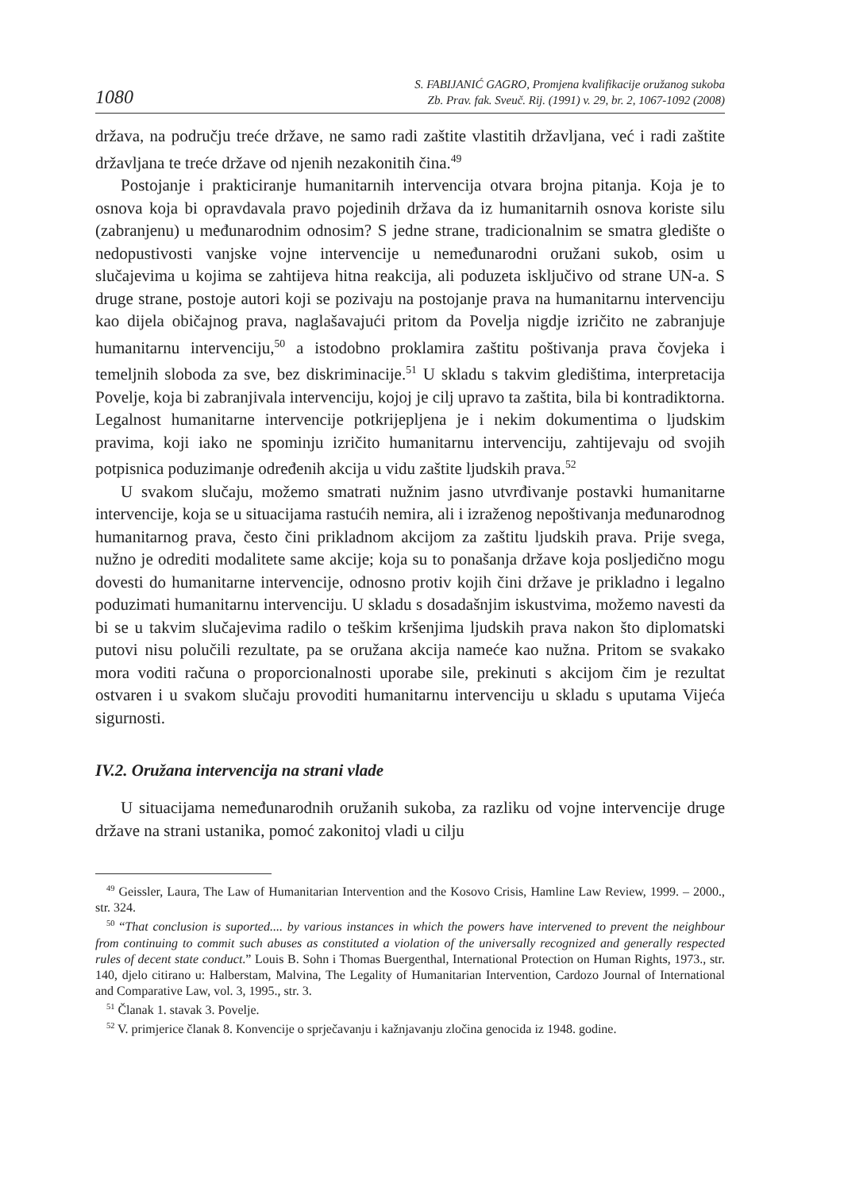1080 S. FABIJANIĆ GAGRO, Promjena kvalifikacije oružanog sukoba
Zb. Prav. fak. Sveuč. Rij. (1991) v. 29, br. 2, 1067-1092 (2008)
država, na području treće države, ne samo radi zaštite vlastitih državljana, već i radi zaštite državljana te treće države od njenih nezakonitih čina.<sup>49</sup>
Postojanje i prakticiranje humanitarnih intervencija otvara brojna pitanja. Koja je to osnova koja bi opravdavala pravo pojedinih država da iz humanitarnih osnova koriste silu (zabranjenu) u međunarodnim odnosim? S jedne strane, tradicionalnim se smatra gledište o nedopustivosti vanjske vojne intervencije u nemeđunarodni oružani sukob, osim u slučajevima u kojima se zahtijeva hitna reakcija, ali poduzeta isključivo od strane UN-a. S druge strane, postoje autori koji se pozivaju na postojanje prava na humanitarnu intervenciju kao dijela običajnog prava, naglašavajući pritom da Povelja nigdje izričito ne zabranjuje humanitarnu intervenciju,<sup>50</sup> a istodobno proklamira zaštitu poštivanja prava čovjeka i temeljnih sloboda za sve, bez diskriminacije.<sup>51</sup> U skladu s takvim gledištima, interpretacija Povelje, koja bi zabranjivala intervenciju, kojoj je cilj upravo ta zaštita, bila bi kontradiktorna. Legalnost humanitarne intervencije potkrijepljena je i nekim dokumentima o ljudskim pravima, koji iako ne spominju izričito humanitarnu intervenciju, zahtijevaju od svojih potpisnica poduzimanje određenih akcija u vidu zaštite ljudskih prava.<sup>52</sup>
U svakom slučaju, možemo smatrati nužnim jasno utvrđivanje postavki humanitarne intervencije, koja se u situacijama rastućih nemira, ali i izraženog nepoštivanja međunarodnog humanitarnog prava, često čini prikladnom akcijom za zaštitu ljudskih prava. Prije svega, nužno je odrediti modalitete same akcije; koja su to ponašanja države koja posljedično mogu dovesti do humanitarne intervencije, odnosno protiv kojih čini države je prikladno i legalno poduzimati humanitarnu intervenciju. U skladu s dosadašnjim iskustvima, možemo navesti da bi se u takvim slučajevima radilo o teškim kršenjima ljudskih prava nakon što diplomatski putovi nisu polučili rezultate, pa se oružana akcija nameće kao nužna. Pritom se svakako mora voditi računa o proporcionalnosti uporabe sile, prekinuti s akcijom čim je rezultat ostvaren i u svakom slučaju provoditi humanitarnu intervenciju u skladu s uputama Vijeća sigurnosti.
IV.2. Oružana intervencija na strani vlade
U situacijama nemeđunarodnih oružanih sukoba, za razliku od vojne intervencije druge države na strani ustanika, pomoć zakonitoj vladi u cilju
<sup>49</sup> Geissler, Laura, The Law of Humanitarian Intervention and the Kosovo Crisis, Hamline Law Review, 1999. – 2000., str. 324.
<sup>50</sup> “That conclusion is suported.... by various instances in which the powers have intervened to prevent the neighbour from continuing to commit such abuses as constituted a violation of the universally recognized and generally respected rules of decent state conduct.” Louis B. Sohn i Thomas Buergenthal, International Protection on Human Rights, 1973., str. 140, djelo citirano u: Halberstam, Malvina, The Legality of Humanitarian Intervention, Cardozo Journal of International and Comparative Law, vol. 3, 1995., str. 3.
<sup>51</sup> Članak 1. stavak 3. Povelje.
<sup>52</sup> V. primjerice članak 8. Konvencije o sprječavanju i kažnjavanju zločina genocida iz 1948. godine.